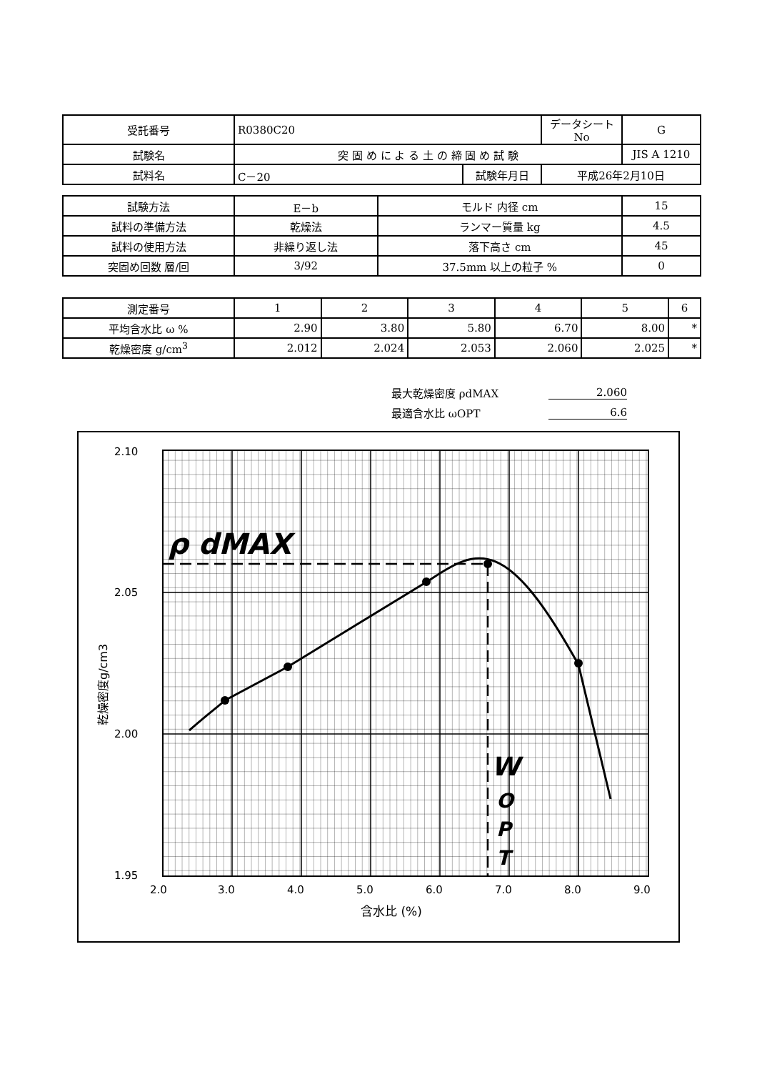| 受託番号 | R0380C20 | | データシートNo | G |
| 試験名 | 突 固 め に よ る 土 の 締 固 め 試 験 | | | JIS A 1210 |
| 試料名 | C－20 | 試験年月日 | 平成26年2月10日 | |
| 試験方法 | E－b | モルド 内径 cm | 15 |
| 試料の準備方法 | 乾燥法 | ランマー質量 kg | 4.5 |
| 試料の使用方法 | 非繰り返し法 | 落下高さ cm | 45 |
| 突固め回数 層/回 | 3/92 | 37.5mm 以上の粒子 % | 0 |
| 測定番号 | 1 | 2 | 3 | 4 | 5 | 6 |
| 平均含水比 ω % | 2.90 | 3.80 | 5.80 | 6.70 | 8.00 | * |
| 乾燥密度 g/cm<sup>3</sup> | 2.012 | 2.024 | 2.053 | 2.060 | 2.025 | * |
最大乾燥密度 ρdMAX 2.060
最適含水比 ωOPT 6.6
2.10
2.05
2.00
1.95
2.0
3.0
4.0
5.0
6.0
7.0
8.0
9.0
含水比 (%)
乾燥密度g/cm3
ρ dMAX
W
O
P
T